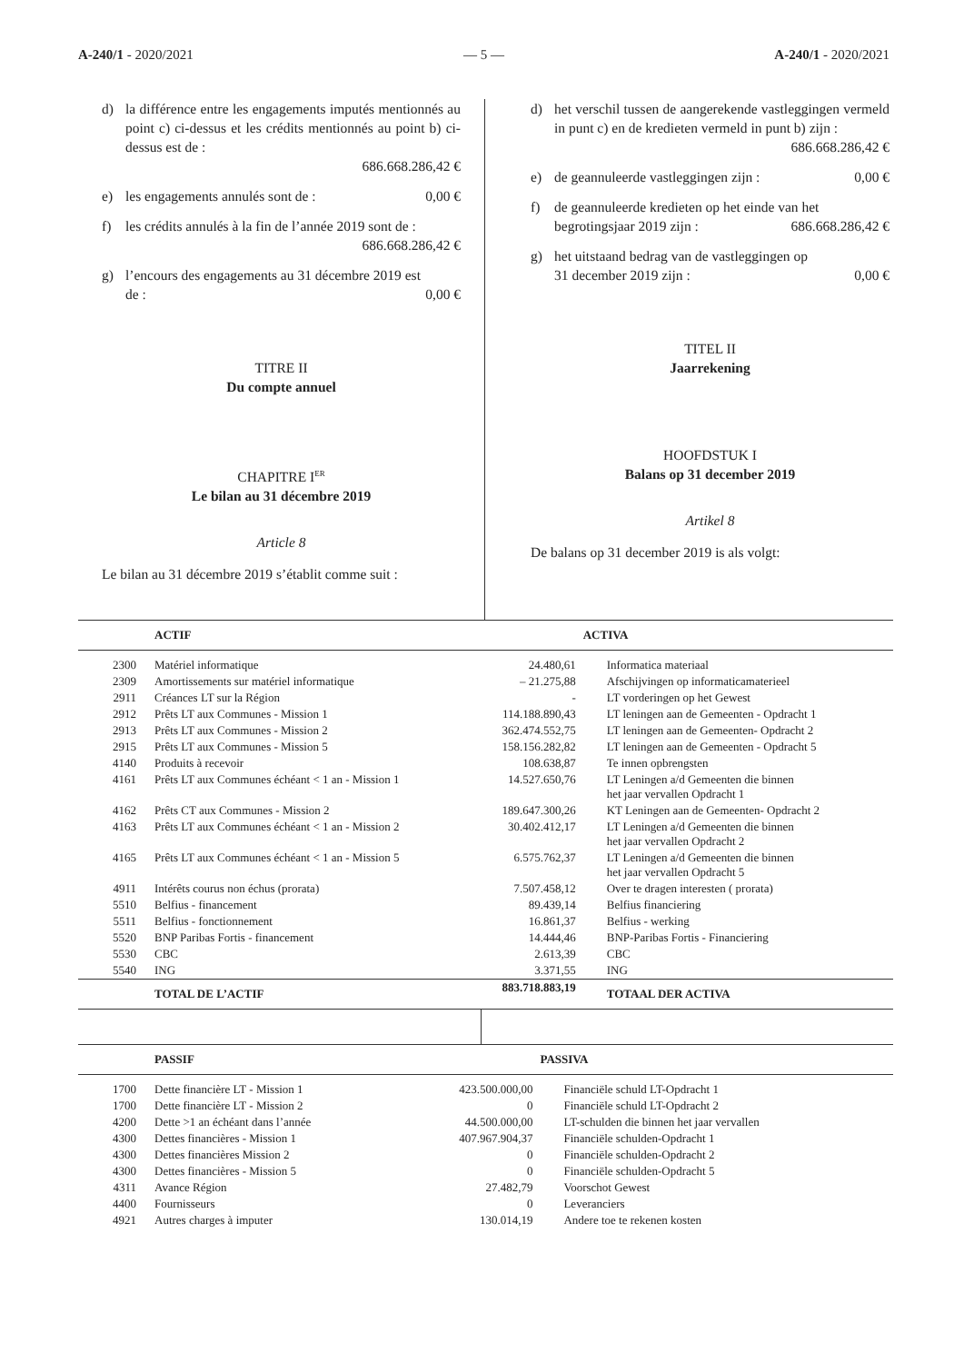A-240/1 - 2020/2021 — 5 — A-240/1 - 2020/2021
d) la différence entre les engagements imputés mentionnés au point c) ci-dessus et les crédits mentionnés au point b) ci-dessus est de :
686.668.286,42 €
e) les engagements annulés sont de : 0,00 €
f) les crédits annulés à la fin de l’année 2019 sont de :
686.668.286,42 €
g) l’encours des engagements au 31 décembre 2019 est
de : 0,00 €
TITRE II
Du compte annuel
CHAPITRE I<sup>ER</sup>
Le bilan au 31 décembre 2019
Article 8
Le bilan au 31 décembre 2019 s’établit comme suit :
d) het verschil tussen de aangerekende vastleggingen vermeld in punt c) en de kredieten vermeld in punt b) zijn :
686.668.286,42 €
e) de geannuleerde vastleggingen zijn : 0,00 €
f) de geannuleerde kredieten op het einde van het
begrotingsjaar 2019 zijn : 686.668.286,42 €
g) het uitstaand bedrag van de vastleggingen op
31 december 2019 zijn : 0,00 €
TITEL II
Jaarrekening
HOOFDSTUK I
Balans op 31 december 2019
Artikel 8
De balans op 31 december 2019 is als volgt:
| | ACTIF | | ACTIVA |
| --- | --- | --- | --- |
| 2300 | Matériel informatique | 24.480,61 | Informatica materiaal |
| 2309 | Amortissements sur matériel informatique | – 21.275,88 | Afschijvingen op informaticamaterieel |
| 2911 | Créances LT sur la Région | - | LT vorderingen op het Gewest |
| 2912 | Prêts LT aux Communes - Mission 1 | 114.188.890,43 | LT leningen aan de Gemeenten - Opdracht 1 |
| 2913 | Prêts LT aux Communes - Mission 2 | 362.474.552,75 | LT leningen aan de Gemeenten- Opdracht 2 |
| 2915 | Prêts LT aux Communes - Mission 5 | 158.156.282,82 | LT leningen aan de Gemeenten - Opdracht 5 |
| 4140 | Produits à recevoir | 108.638,87 | Te innen opbrengsten |
| 4161 | Prêts LT aux Communes échéant < 1 an - Mission 1 | 14.527.650,76 | LT Leningen a/d Gemeenten die binnen het jaar vervallen Opdracht 1 |
| 4162 | Prêts CT aux Communes - Mission 2 | 189.647.300,26 | KT Leningen aan de Gemeenten- Opdracht 2 |
| 4163 | Prêts LT aux Communes échéant < 1 an - Mission 2 | 30.402.412,17 | LT Leningen a/d Gemeenten die binnen het jaar vervallen Opdracht 2 |
| 4165 | Prêts LT aux Communes échéant < 1 an - Mission 5 | 6.575.762,37 | LT Leningen a/d Gemeenten die binnen het jaar vervallen Opdracht 5 |
| 4911 | Intérêts courus non échus (prorata) | 7.507.458,12 | Over te dragen interesten ( prorata) |
| 5510 | Belfius - financement | 89.439,14 | Belfius financiering |
| 5511 | Belfius - fonctionnement | 16.861,37 | Belfius - werking |
| 5520 | BNP Paribas Fortis - financement | 14.444,46 | BNP-Paribas Fortis - Financiering |
| 5530 | CBC | 2.613,39 | CBC |
| 5540 | ING | 3.371,55 | ING |
| | TOTAL DE L’ACTIF | 883.718.883,19 | TOTAAL DER ACTIVA |
| | PASSIF | | PASSIVA |
| --- | --- | --- | --- |
| 1700 | Dette financière LT - Mission 1 | 423.500.000,00 | Financiële schuld LT-Opdracht 1 |
| 1700 | Dette financière LT - Mission 2 | 0 | Financiële schuld LT-Opdracht 2 |
| 4200 | Dette >1 an échéant dans l’année | 44.500.000,00 | LT-schulden die binnen het jaar vervallen |
| 4300 | Dettes financières - Mission 1 | 407.967.904,37 | Financiële schulden-Opdracht 1 |
| 4300 | Dettes financières Mission 2 | 0 | Financiële schulden-Opdracht 2 |
| 4300 | Dettes financières - Mission 5 | 0 | Financiële schulden-Opdracht 5 |
| 4311 | Avance Région | 27.482,79 | Voorschot Gewest |
| 4400 | Fournisseurs | 0 | Leveranciers |
| 4921 | Autres charges à imputer | 130.014,19 | Andere toe te rekenen kosten |